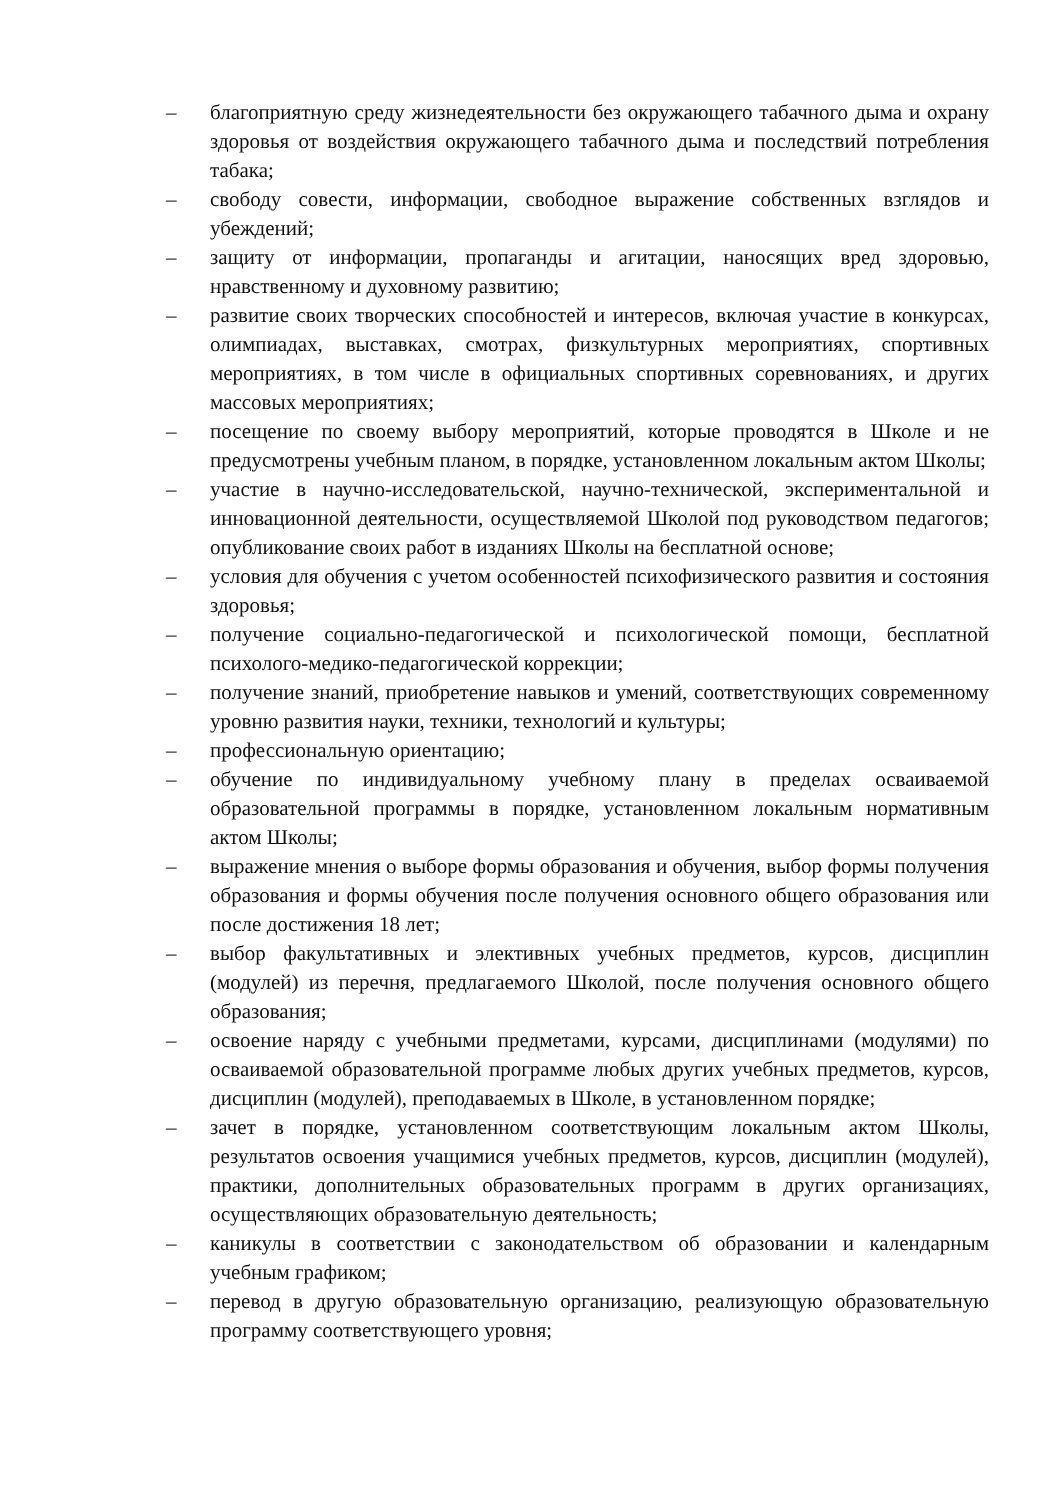– благоприятную среду жизнедеятельности без окружающего табачного дыма и охрану здоровья от воздействия окружающего табачного дыма и последствий потребления табака;
– свободу совести, информации, свободное выражение собственных взглядов и убеждений;
– защиту от информации, пропаганды и агитации, наносящих вред здоровью, нравственному и духовному развитию;
– развитие своих творческих способностей и интересов, включая участие в конкурсах, олимпиадах, выставках, смотрах, физкультурных мероприятиях, спортивных мероприятиях, в том числе в официальных спортивных соревнованиях, и других массовых мероприятиях;
– посещение по своему выбору мероприятий, которые проводятся в Школе и не предусмотрены учебным планом, в порядке, установленном локальным актом Школы;
– участие в научно-исследовательской, научно-технической, экспериментальной и инновационной деятельности, осуществляемой Школой под руководством педагогов; опубликование своих работ в изданиях Школы на бесплатной основе;
– условия для обучения с учетом особенностей психофизического развития и состояния здоровья;
– получение социально-педагогической и психологической помощи, бесплатной психолого-медико-педагогической коррекции;
– получение знаний, приобретение навыков и умений, соответствующих современному уровню развития науки, техники, технологий и культуры;
– профессиональную ориентацию;
– обучение по индивидуальному учебному плану в пределах осваиваемой образовательной программы в порядке, установленном локальным нормативным актом Школы;
– выражение мнения о выборе формы образования и обучения, выбор формы получения образования и формы обучения после получения основного общего образования или после достижения 18 лет;
– выбор факультативных и элективных учебных предметов, курсов, дисциплин (модулей) из перечня, предлагаемого Школой, после получения основного общего образования;
– освоение наряду с учебными предметами, курсами, дисциплинами (модулями) по осваиваемой образовательной программе любых других учебных предметов, курсов, дисциплин (модулей), преподаваемых в Школе, в установленном порядке;
– зачет в порядке, установленном соответствующим локальным актом Школы, результатов освоения учащимися учебных предметов, курсов, дисциплин (модулей), практики, дополнительных образовательных программ в других организациях, осуществляющих образовательную деятельность;
– каникулы в соответствии с законодательством об образовании и календарным учебным графиком;
– перевод в другую образовательную организацию, реализующую образовательную программу соответствующего уровня;